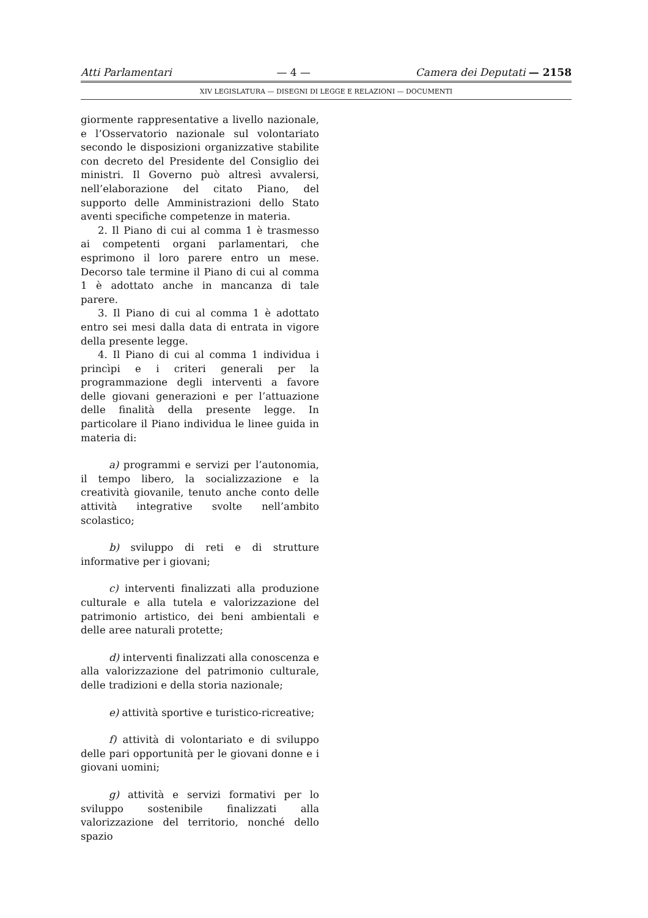Atti Parlamentari — 4 — Camera dei Deputati — 2158
XIV LEGISLATURA — DISEGNI DI LEGGE E RELAZIONI — DOCUMENTI
giormente rappresentative a livello nazionale, e l’Osservatorio nazionale sul volontariato secondo le disposizioni organizzative stabilite con decreto del Presidente del Consiglio dei ministri. Il Governo può altresì avvalersi, nell’elaborazione del citato Piano, del supporto delle Amministrazioni dello Stato aventi specifiche competenze in materia.
2. Il Piano di cui al comma 1 è trasmesso ai competenti organi parlamentari, che esprimono il loro parere entro un mese. Decorso tale termine il Piano di cui al comma 1 è adottato anche in mancanza di tale parere.
3. Il Piano di cui al comma 1 è adottato entro sei mesi dalla data di entrata in vigore della presente legge.
4. Il Piano di cui al comma 1 individua i princìpi e i criteri generali per la programmazione degli interventi a favore delle giovani generazioni e per l’attuazione delle finalità della presente legge. In particolare il Piano individua le linee guida in materia di:
a) programmi e servizi per l’autonomia, il tempo libero, la socializzazione e la creatività giovanile, tenuto anche conto delle attività integrative svolte nell’ambito scolastico;
b) sviluppo di reti e di strutture informative per i giovani;
c) interventi finalizzati alla produzione culturale e alla tutela e valorizzazione del patrimonio artistico, dei beni ambientali e delle aree naturali protette;
d) interventi finalizzati alla conoscenza e alla valorizzazione del patrimonio culturale, delle tradizioni e della storia nazionale;
e) attività sportive e turistico-ricreative;
f) attività di volontariato e di sviluppo delle pari opportunità per le giovani donne e i giovani uomini;
g) attività e servizi formativi per lo sviluppo sostenibile finalizzati alla valorizzazione del territorio, nonché dello spazio